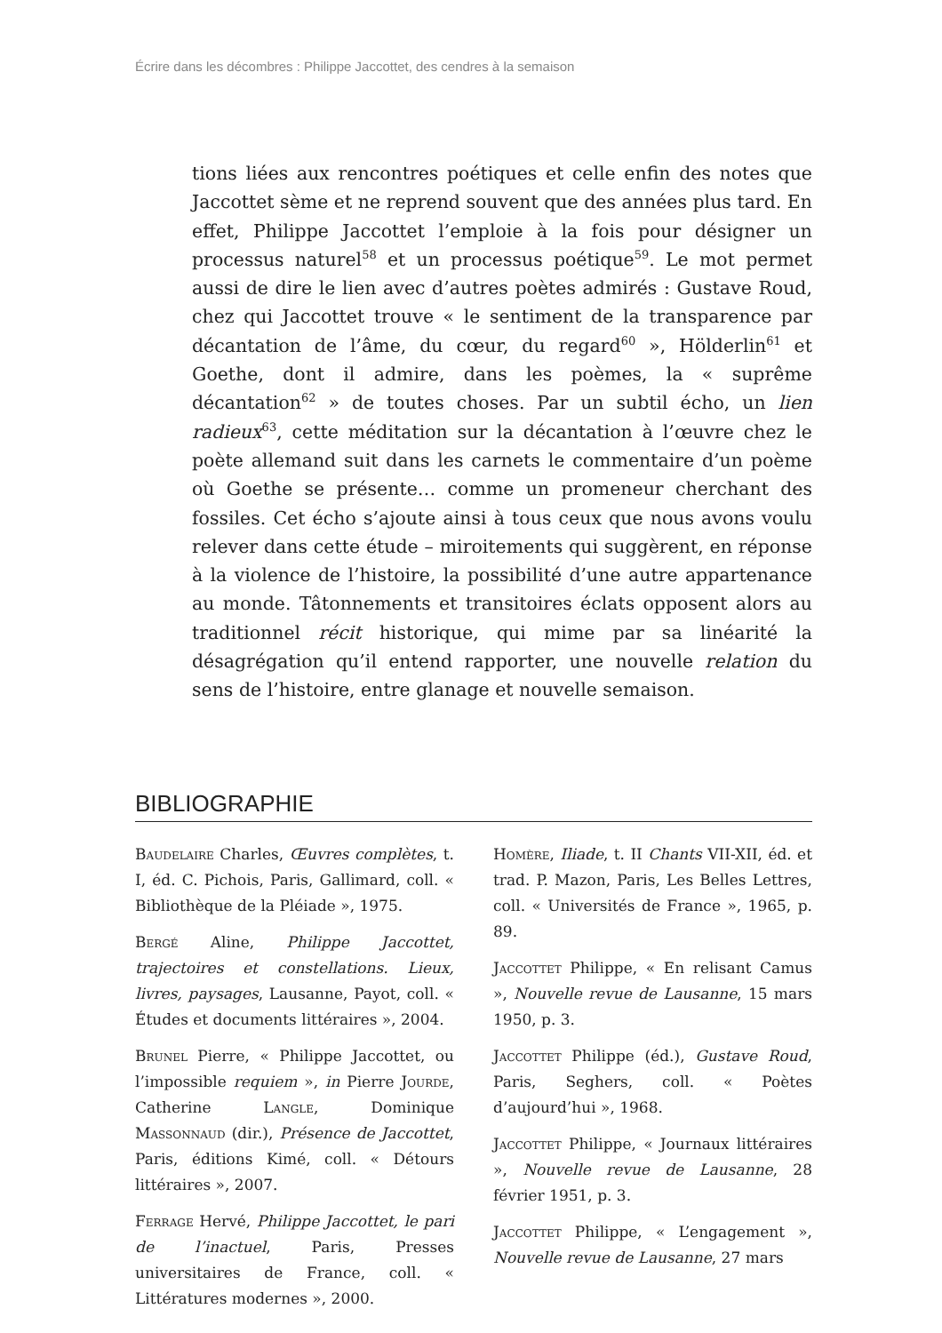Écrire dans les décombres : Philippe Jaccottet, des cendres à la semaison
tions liées aux rencontres poétiques et celle enfin des notes que Jaccottet sème et ne reprend souvent que des années plus tard. En effet, Philippe Jaccottet l’emploie à la fois pour désigner un processus naturel<sup>58</sup> et un processus poétique<sup>59</sup>. Le mot permet aussi de dire le lien avec d’autres poètes admirés : Gustave Roud, chez qui Jaccottet trouve « le sentiment de la transparence par décantation de l’âme, du cœur, du regard<sup>60</sup> », Hölderlin<sup>61</sup> et Goethe, dont il admire, dans les poèmes, la « suprême décantation<sup>62</sup> » de toutes choses. Par un subtil écho, un lien radieux<sup>63</sup>, cette méditation sur la décantation à l’œuvre chez le poète allemand suit dans les carnets le commentaire d’un poème où Goethe se présente… comme un promeneur cherchant des fossiles. Cet écho s’ajoute ainsi à tous ceux que nous avons voulu relever dans cette étude – miroitements qui suggèrent, en réponse à la violence de l’histoire, la possibilité d’une autre appartenance au monde. Tâtonnements et transitoires éclats opposent alors au traditionnel récit historique, qui mime par sa linéarité la désagrégation qu’il entend rapporter, une nouvelle relation du sens de l’histoire, entre glanage et nouvelle semaison.
BIBLIOGRAPHIE
Baudelaire Charles, Œuvres complètes, t. I, éd. C. Pichois, Paris, Gallimard, coll. « Bibliothèque de la Pléiade », 1975.
Bergé Aline, Philippe Jaccottet, trajectoires et constellations. Lieux, livres, paysages, Lausanne, Payot, coll. « Études et documents littéraires », 2004.
Brunel Pierre, « Philippe Jaccottet, ou l’impossible requiem », in Pierre Jourde, Catherine Langle, Dominique Massonnaud (dir.), Présence de Jaccottet, Paris, éditions Kimé, coll. « Détours littéraires », 2007.
Ferrage Hervé, Philippe Jaccottet, le pari de l’inactuel, Paris, Presses universitaires de France, coll. « Littératures modernes », 2000.
Homère, Iliade, t. II Chants VII-XII, éd. et trad. P. Mazon, Paris, Les Belles Lettres, coll. « Universités de France », 1965, p. 89.
Jaccottet Philippe, « En relisant Camus », Nouvelle revue de Lausanne, 15 mars 1950, p. 3.
Jaccottet Philippe (éd.), Gustave Roud, Paris, Seghers, coll. « Poètes d’aujourd’hui », 1968.
Jaccottet Philippe, « Journaux littéraires », Nouvelle revue de Lausanne, 28 février 1951, p. 3.
Jaccottet Philippe, « L’engagement », Nouvelle revue de Lausanne, 27 mars